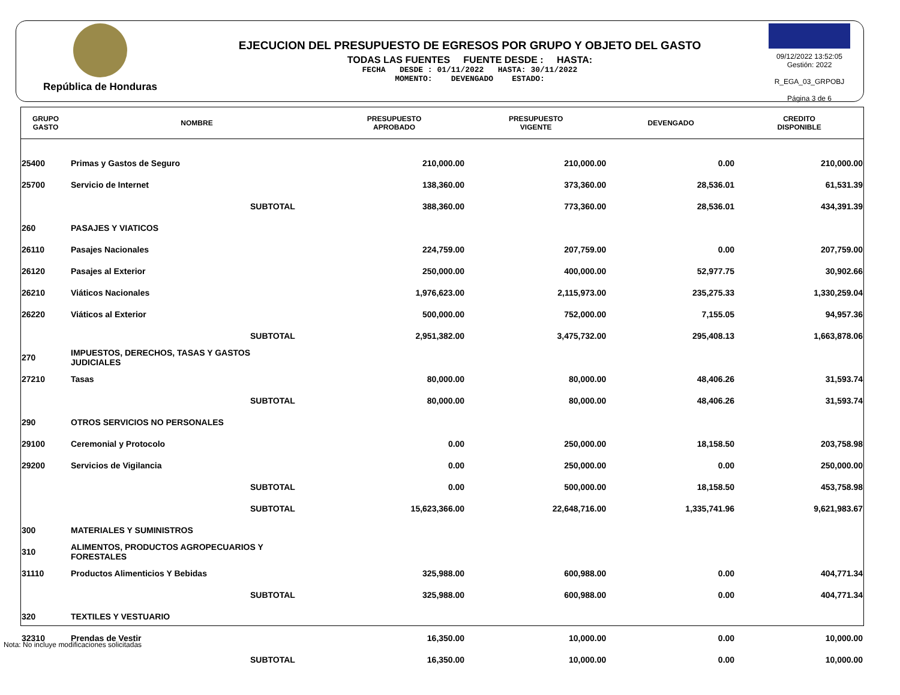República de Honduras
EJECUCION DEL PRESUPUESTO DE EGRESOS POR GRUPO Y OBJETO DEL GASTO
TODAS LAS FUENTES FUENTE DESDE : HASTA:
FECHA DESDE : 01/11/2022 HASTA: 30/11/2022
MOMENTO: DEVENGADO ESTADO:
09/12/2022 13:52:05
Gestión: 2022
R_EGA_03_GRPOBJ
Página 3 de 6
| GRUPO GASTO | NOMBRE | PRESUPUESTO APROBADO | PRESUPUESTO VIGENTE | DEVENGADO | CREDITO DISPONIBLE |
| --- | --- | --- | --- | --- | --- |
| 25400 | Primas y Gastos de Seguro | 210,000.00 | 210,000.00 | 0.00 | 210,000.00 |
| 25700 | Servicio de Internet | 138,360.00 | 373,360.00 | 28,536.01 | 61,531.39 |
| | SUBTOTAL | 388,360.00 | 773,360.00 | 28,536.01 | 434,391.39 |
| 260 | PASAJES Y VIATICOS | | | | |
| 26110 | Pasajes Nacionales | 224,759.00 | 207,759.00 | 0.00 | 207,759.00 |
| 26120 | Pasajes al Exterior | 250,000.00 | 400,000.00 | 52,977.75 | 30,902.66 |
| 26210 | Viáticos Nacionales | 1,976,623.00 | 2,115,973.00 | 235,275.33 | 1,330,259.04 |
| 26220 | Viáticos al Exterior | 500,000.00 | 752,000.00 | 7,155.05 | 94,957.36 |
| | SUBTOTAL | 2,951,382.00 | 3,475,732.00 | 295,408.13 | 1,663,878.06 |
| 270 | IMPUESTOS, DERECHOS, TASAS Y GASTOS JUDICIALES | | | | |
| 27210 | Tasas | 80,000.00 | 80,000.00 | 48,406.26 | 31,593.74 |
| | SUBTOTAL | 80,000.00 | 80,000.00 | 48,406.26 | 31,593.74 |
| 290 | OTROS SERVICIOS NO PERSONALES | | | | |
| 29100 | Ceremonial y Protocolo | 0.00 | 250,000.00 | 18,158.50 | 203,758.98 |
| 29200 | Servicios de Vigilancia | 0.00 | 250,000.00 | 0.00 | 250,000.00 |
| | SUBTOTAL | 0.00 | 500,000.00 | 18,158.50 | 453,758.98 |
| | SUBTOTAL | 15,623,366.00 | 22,648,716.00 | 1,335,741.96 | 9,621,983.67 |
| 300 | MATERIALES Y SUMINISTROS | | | | |
| 310 | ALIMENTOS, PRODUCTOS AGROPECUARIOS Y FORESTALES | | | | |
| 31110 | Productos Alimenticios Y Bebidas | 325,988.00 | 600,988.00 | 0.00 | 404,771.34 |
| | SUBTOTAL | 325,988.00 | 600,988.00 | 0.00 | 404,771.34 |
| 320 | TEXTILES Y VESTUARIO | | | | |
| 32310 | Prendas de Vestir | 16,350.00 | 10,000.00 | 0.00 | 10,000.00 |
| | SUBTOTAL | 16,350.00 | 10,000.00 | 0.00 | 10,000.00 |
Nota: No incluye modificaciones solicitadas